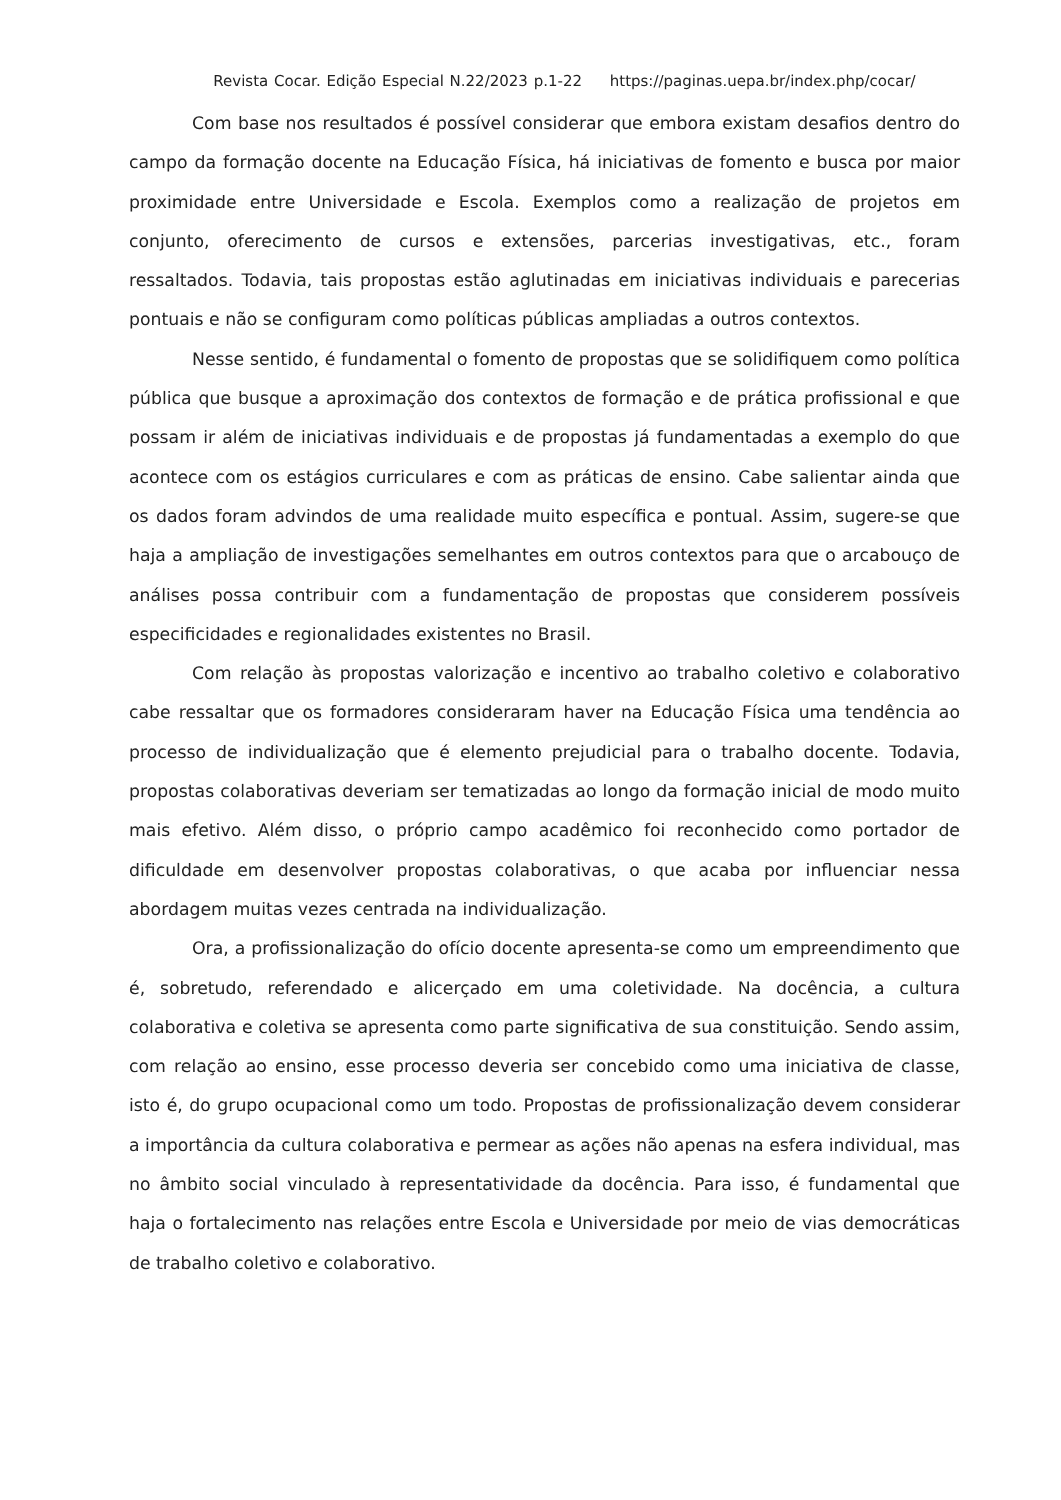Revista Cocar. Edição Especial N.22/2023 p.1-22 https://paginas.uepa.br/index.php/cocar/
Com base nos resultados é possível considerar que embora existam desafios dentro do campo da formação docente na Educação Física, há iniciativas de fomento e busca por maior proximidade entre Universidade e Escola. Exemplos como a realização de projetos em conjunto, oferecimento de cursos e extensões, parcerias investigativas, etc., foram ressaltados. Todavia, tais propostas estão aglutinadas em iniciativas individuais e parecerias pontuais e não se configuram como políticas públicas ampliadas a outros contextos.
Nesse sentido, é fundamental o fomento de propostas que se solidifiquem como política pública que busque a aproximação dos contextos de formação e de prática profissional e que possam ir além de iniciativas individuais e de propostas já fundamentadas a exemplo do que acontece com os estágios curriculares e com as práticas de ensino. Cabe salientar ainda que os dados foram advindos de uma realidade muito específica e pontual. Assim, sugere-se que haja a ampliação de investigações semelhantes em outros contextos para que o arcabouço de análises possa contribuir com a fundamentação de propostas que considerem possíveis especificidades e regionalidades existentes no Brasil.
Com relação às propostas valorização e incentivo ao trabalho coletivo e colaborativo cabe ressaltar que os formadores consideraram haver na Educação Física uma tendência ao processo de individualização que é elemento prejudicial para o trabalho docente. Todavia, propostas colaborativas deveriam ser tematizadas ao longo da formação inicial de modo muito mais efetivo. Além disso, o próprio campo acadêmico foi reconhecido como portador de dificuldade em desenvolver propostas colaborativas, o que acaba por influenciar nessa abordagem muitas vezes centrada na individualização.
Ora, a profissionalização do ofício docente apresenta-se como um empreendimento que é, sobretudo, referendado e alicerçado em uma coletividade. Na docência, a cultura colaborativa e coletiva se apresenta como parte significativa de sua constituição. Sendo assim, com relação ao ensino, esse processo deveria ser concebido como uma iniciativa de classe, isto é, do grupo ocupacional como um todo. Propostas de profissionalização devem considerar a importância da cultura colaborativa e permear as ações não apenas na esfera individual, mas no âmbito social vinculado à representatividade da docência. Para isso, é fundamental que haja o fortalecimento nas relações entre Escola e Universidade por meio de vias democráticas de trabalho coletivo e colaborativo.